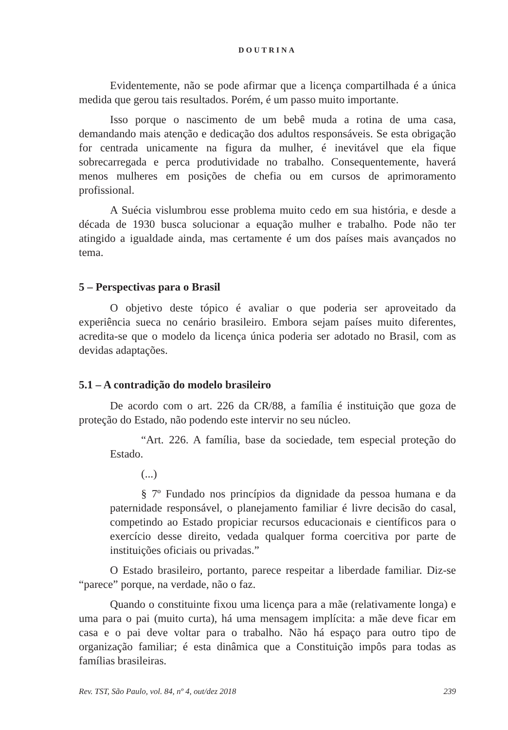DOUTRINA
Evidentemente, não se pode afirmar que a licença compartilhada é a única medida que gerou tais resultados. Porém, é um passo muito importante.
Isso porque o nascimento de um bebê muda a rotina de uma casa, demandando mais atenção e dedicação dos adultos responsáveis. Se esta obrigação for centrada unicamente na figura da mulher, é inevitável que ela fique sobrecarregada e perca produtividade no trabalho. Consequentemente, haverá menos mulheres em posições de chefia ou em cursos de aprimoramento profissional.
A Suécia vislumbrou esse problema muito cedo em sua história, e desde a década de 1930 busca solucionar a equação mulher e trabalho. Pode não ter atingido a igualdade ainda, mas certamente é um dos países mais avançados no tema.
5 – Perspectivas para o Brasil
O objetivo deste tópico é avaliar o que poderia ser aproveitado da experiência sueca no cenário brasileiro. Embora sejam países muito diferentes, acredita-se que o modelo da licença única poderia ser adotado no Brasil, com as devidas adaptações.
5.1 – A contradição do modelo brasileiro
De acordo com o art. 226 da CR/88, a família é instituição que goza de proteção do Estado, não podendo este intervir no seu núcleo.
“Art. 226. A família, base da sociedade, tem especial proteção do Estado.
(...)
§ 7º Fundado nos princípios da dignidade da pessoa humana e da paternidade responsável, o planejamento familiar é livre decisão do casal, competindo ao Estado propiciar recursos educacionais e científicos para o exercício desse direito, vedada qualquer forma coercitiva por parte de instituições oficiais ou privadas.”
O Estado brasileiro, portanto, parece respeitar a liberdade familiar. Diz-se “parece” porque, na verdade, não o faz.
Quando o constituinte fixou uma licença para a mãe (relativamente longa) e uma para o pai (muito curta), há uma mensagem implícita: a mãe deve ficar em casa e o pai deve voltar para o trabalho. Não há espaço para outro tipo de organização familiar; é esta dinâmica que a Constituição impôs para todas as famílias brasileiras.
Rev. TST, São Paulo, vol. 84, nº 4, out/dez 2018 239